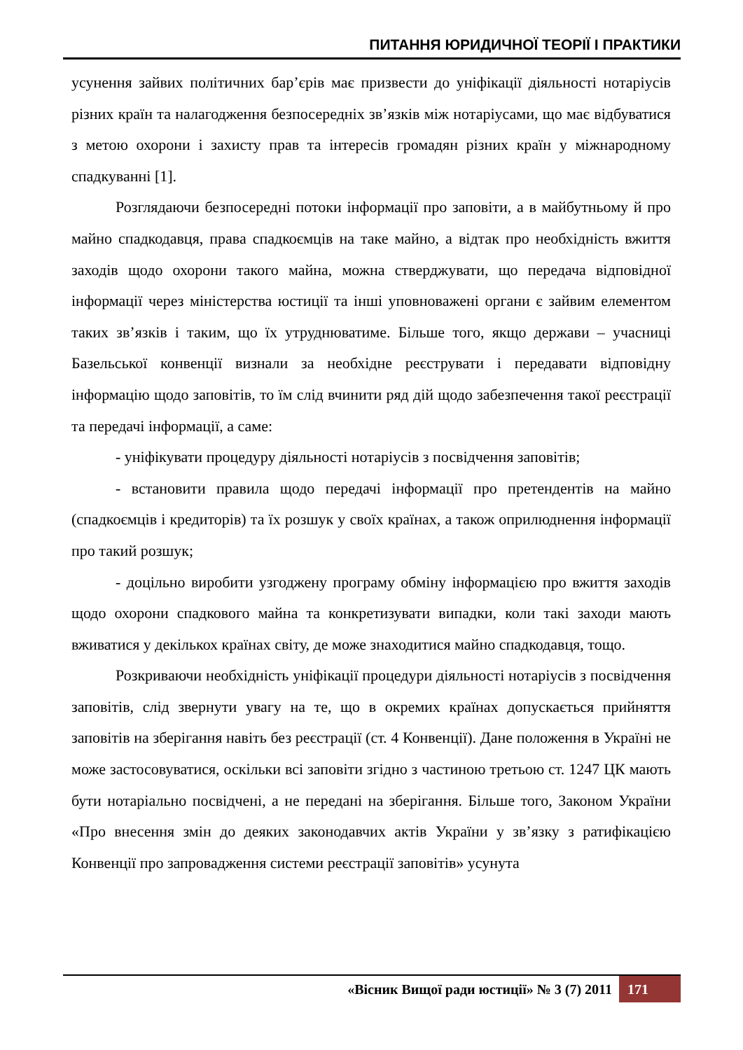ПИТАННЯ ЮРИДИЧНОЇ ТЕОРІЇ І ПРАКТИКИ
усунення зайвих політичних бар’єрів має призвести до уніфікації діяльності нотаріусів різних країн та налагодження безпосередніх зв’язків між нотаріусами, що має відбуватися з метою охорони і захисту прав та інтересів громадян різних країн у міжнародному спадкуванні [1].
Розглядаючи безпосередні потоки інформації про заповіти, а в майбутньому й про майно спадкодавця, права спадкоємців на таке майно, а відтак про необхідність вжиття заходів щодо охорони такого майна, можна стверджувати, що передача відповідної інформації через міністерства юстиції та інші уповноважені органи є зайвим елементом таких зв’язків і таким, що їх утруднюватиме. Більше того, якщо держави – учасниці Базельської конвенції визнали за необхідне реєструвати і передавати відповідну інформацію щодо заповітів, то їм слід вчинити ряд дій щодо забезпечення такої реєстрації та передачі інформації, а саме:
- уніфікувати процедуру діяльності нотаріусів з посвідчення заповітів;
- встановити правила щодо передачі інформації про претендентів на майно (спадкоємців і кредиторів) та їх розшук у своїх країнах, а також оприлюднення інформації про такий розшук;
- доцільно виробити узгоджену програму обміну інформацією про вжиття заходів щодо охорони спадкового майна та конкретизувати випадки, коли такі заходи мають вживатися у декількох країнах світу, де може знаходитися майно спадкодавця, тощо.
Розкриваючи необхідність уніфікації процедури діяльності нотаріусів з посвідчення заповітів, слід звернути увагу на те, що в окремих країнах допускається прийняття заповітів на зберігання навіть без реєстрації (ст. 4 Конвенції). Дане положення в Україні не може застосовуватися, оскільки всі заповіти згідно з частиною третьою ст. 1247 ЦК мають бути нотаріально посвідчені, а не передані на зберігання. Більше того, Законом України «Про внесення змін до деяких законодавчих актів України у зв’язку з ратифікацією Конвенції про запровадження системи реєстрації заповітів» усунута
«Вісник Вищої ради юстиції» № 3 (7) 2011 171